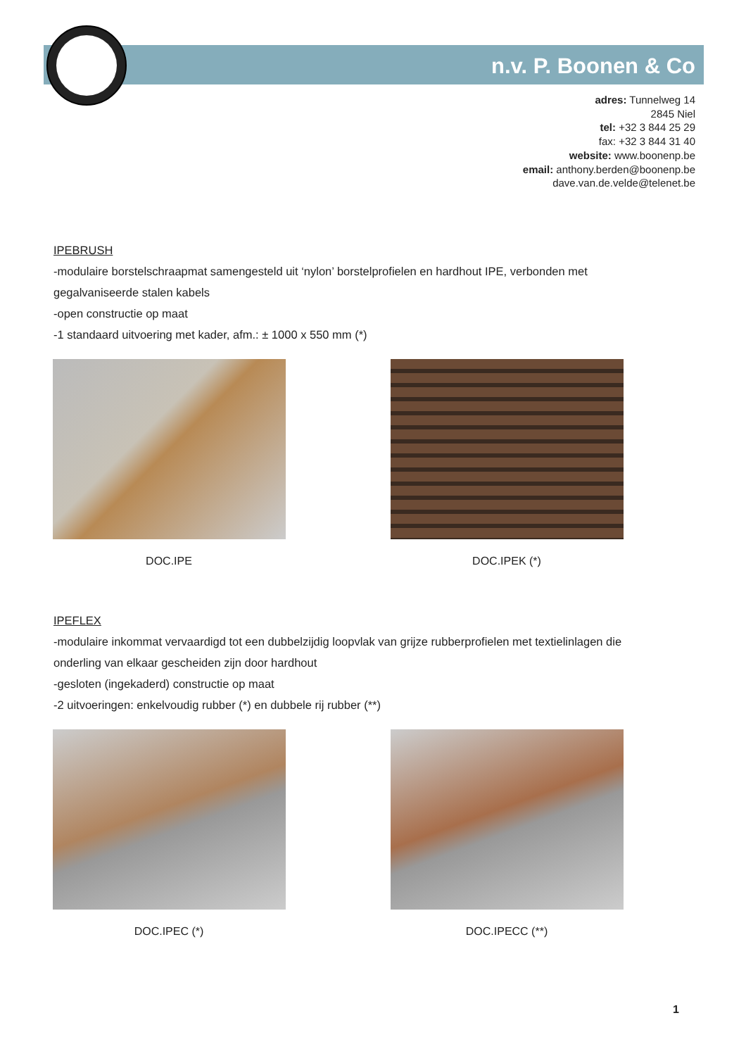n.v. P. Boonen & Co
adres: Tunnelweg 14
2845 Niel
tel: +32 3 844 25 29
fax: +32 3 844 31 40
website: www.boonenp.be
email: anthony.berden@boonenp.be
dave.van.de.velde@telenet.be
IPEBRUSH
-modulaire borstelschraapmat samengesteld uit ‘nylon’ borstelprofielen en hardhout IPE, verbonden met
gegalvaniseerde stalen kabels
-open constructie op maat
-1 standaard uitvoering met kader, afm.: ± 1000 x 550 mm (*)
DOC.IPE DOC.IPEK (*)
IPEFLEX
-modulaire inkommat vervaardigd tot een dubbelzijdig loopvlak van grijze rubberprofielen met textielinlagen die
onderling van elkaar gescheiden zijn door hardhout
-gesloten (ingekaderd) constructie op maat
-2 uitvoeringen: enkelvoudig rubber (*) en dubbele rij rubber (**)
DOC.IPEC (*) DOC.IPECC (**)
1